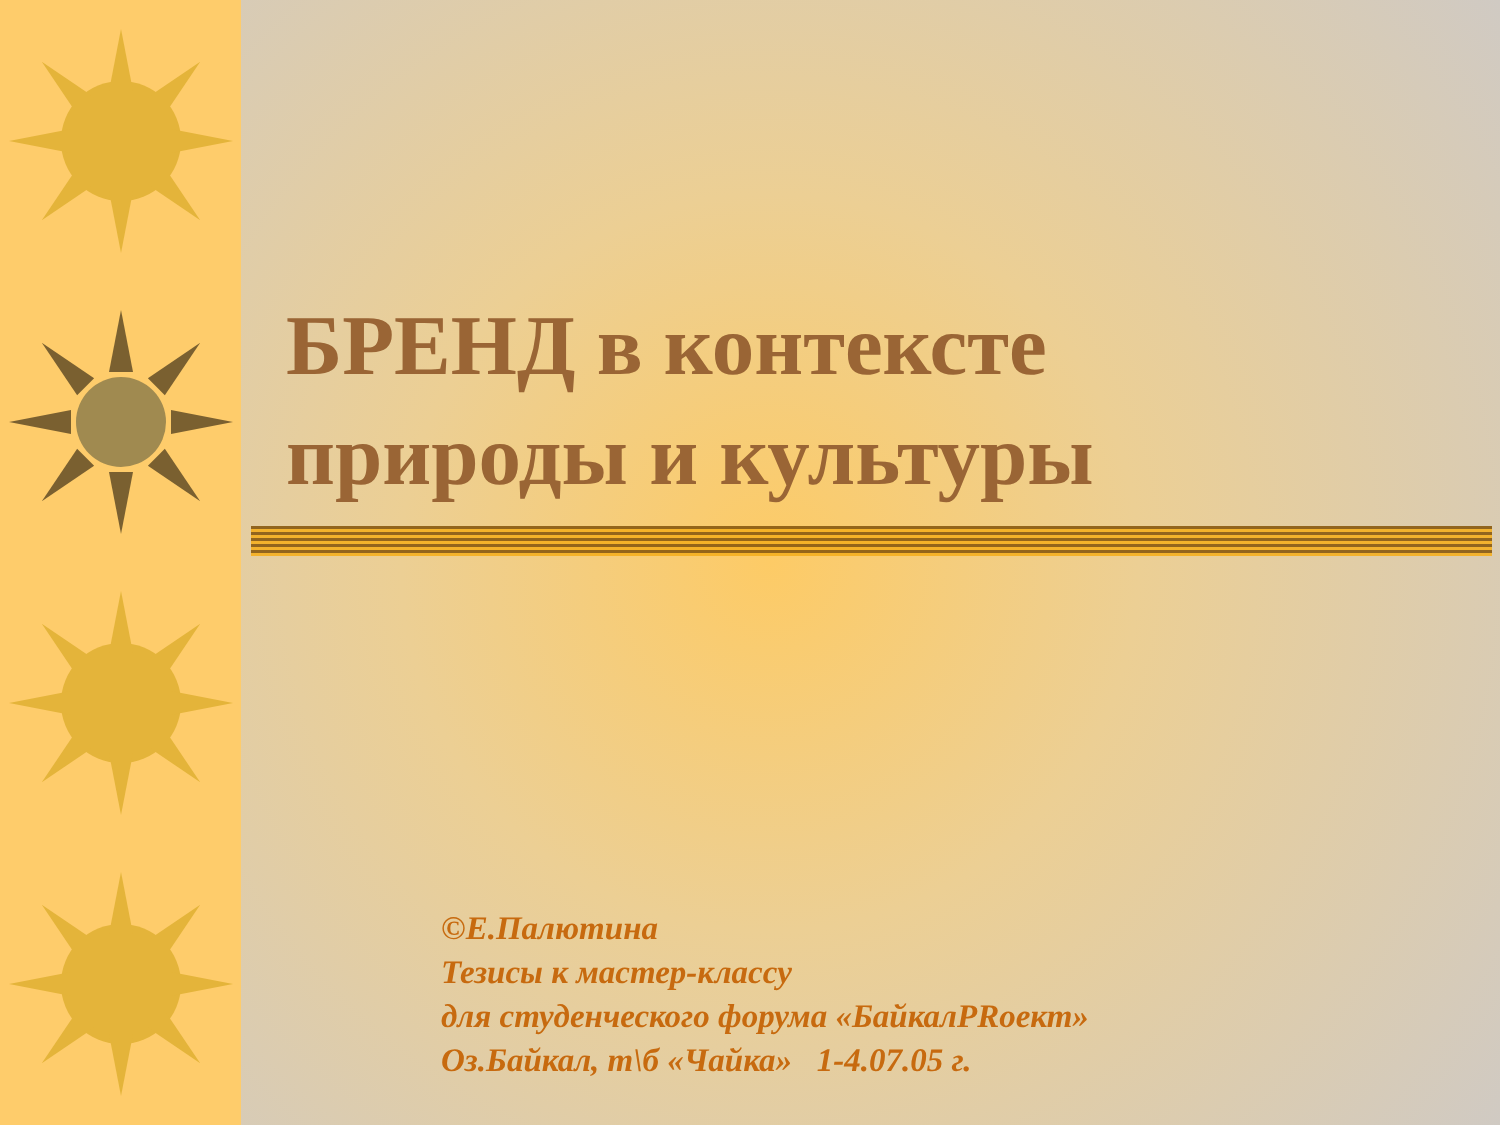БРЕНД в контексте
природы и культуры
©Е.Палютина
Тезисы к мастер-классу
для студенческого форума «БайкалPRoект»
Оз.Байкал, т\б «Чайка» 1-4.07.05 г.